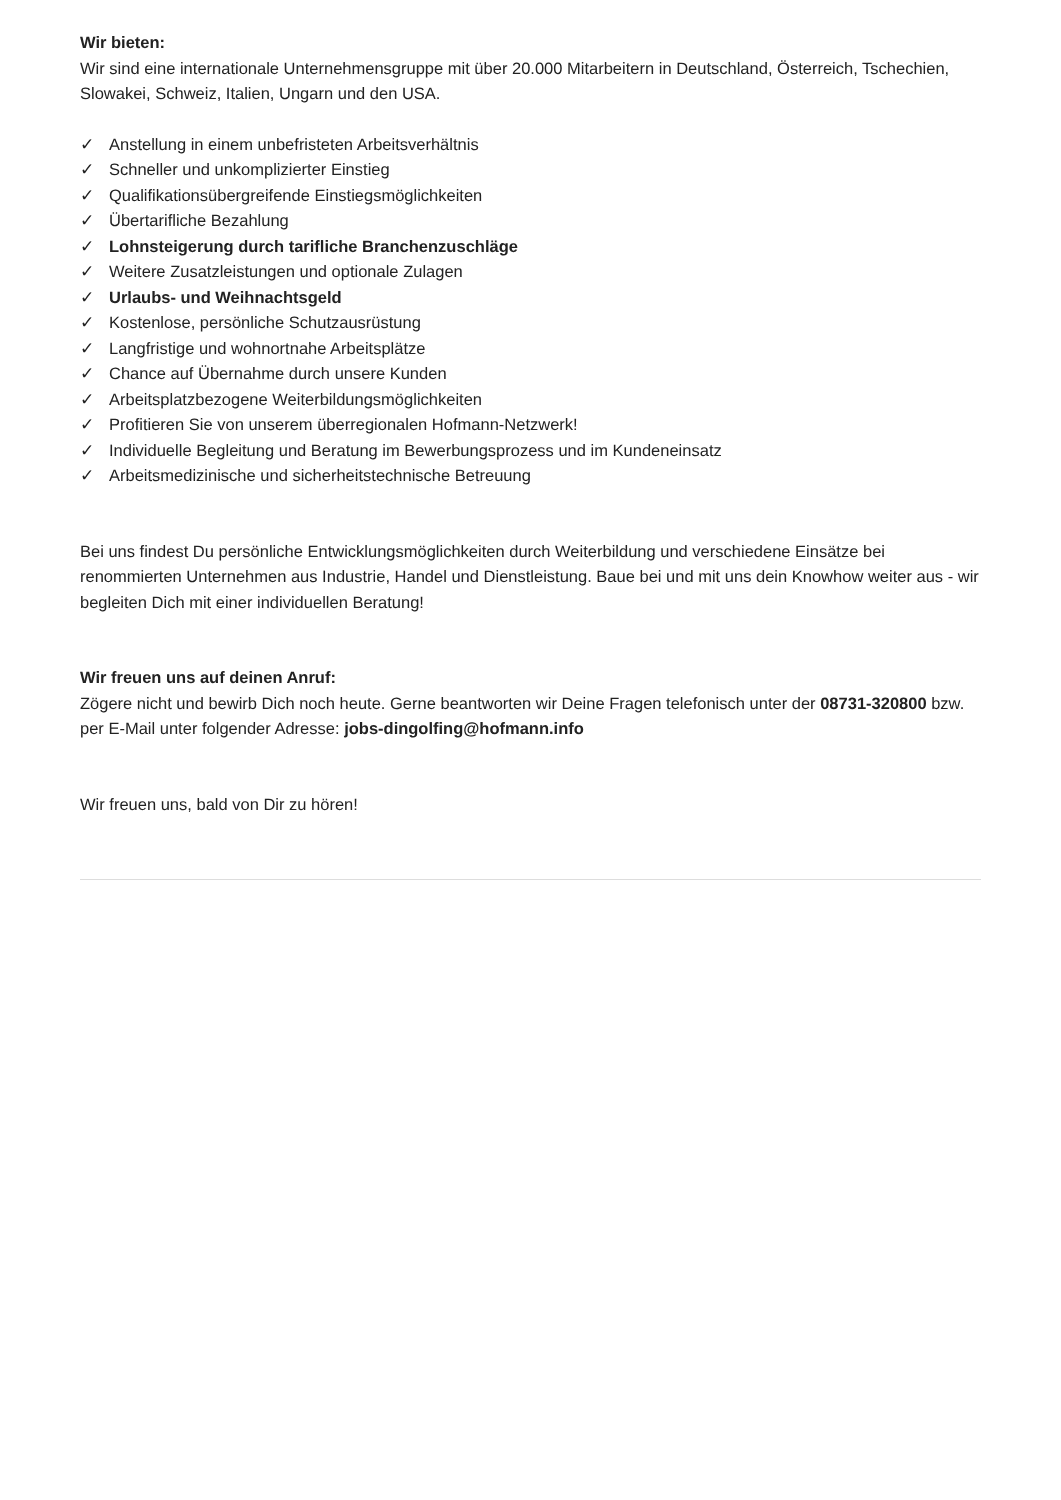Wir bieten:
Wir sind eine internationale Unternehmensgruppe mit über 20.000 Mitarbeitern in Deutschland, Österreich, Tschechien, Slowakei, Schweiz, Italien, Ungarn und den USA.
✓ Anstellung in einem unbefristeten Arbeitsverhältnis
✓ Schneller und unkomplizierter Einstieg
✓ Qualifikationsübergreifende Einstiegsmöglichkeiten
✓ Übertarifliche Bezahlung
✓ Lohnsteigerung durch tarifliche Branchenzuschläge
✓ Weitere Zusatzleistungen und optionale Zulagen
✓ Urlaubs- und Weihnachtsgeld
✓ Kostenlose, persönliche Schutzausrüstung
✓ Langfristige und wohnortnahe Arbeitsplätze
✓ Chance auf Übernahme durch unsere Kunden
✓ Arbeitsplatzbezogene Weiterbildungsmöglichkeiten
✓ Profitieren Sie von unserem überregionalen Hofmann-Netzwerk!
✓ Individuelle Begleitung und Beratung im Bewerbungsprozess und im Kundeneinsatz
✓ Arbeitsmedizinische und sicherheitstechnische Betreuung
Bei uns findest Du persönliche Entwicklungsmöglichkeiten durch Weiterbildung und verschiedene Einsätze bei renommierten Unternehmen aus Industrie, Handel und Dienstleistung. Baue bei und mit uns dein Knowhow weiter aus - wir begleiten Dich mit einer individuellen Beratung!
Wir freuen uns auf deinen Anruf:
Zögere nicht und bewirb Dich noch heute. Gerne beantworten wir Deine Fragen telefonisch unter der 08731-320800 bzw. per E-Mail unter folgender Adresse: jobs-dingolfing@hofmann.info
Wir freuen uns, bald von Dir zu hören!